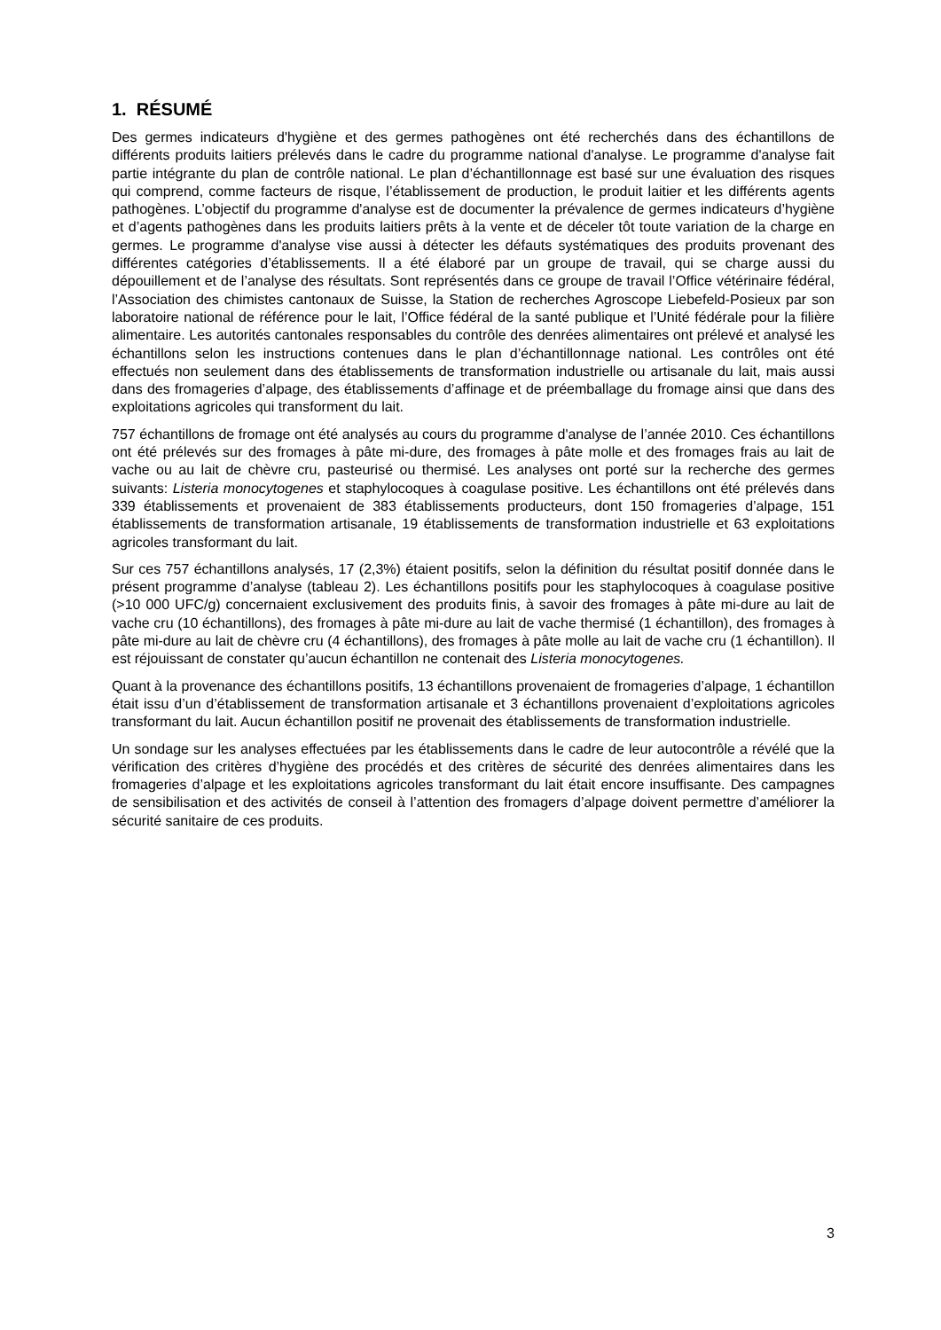1. RÉSUMÉ
Des germes indicateurs d'hygiène et des germes pathogènes ont été recherchés dans des échantillons de différents produits laitiers prélevés dans le cadre du programme national d'analyse. Le programme d'analyse fait partie intégrante du plan de contrôle national. Le plan d’échantillonnage est basé sur une évaluation des risques qui comprend, comme facteurs de risque, l’établissement de production, le produit laitier et les différents agents pathogènes. L’objectif du programme d'analyse est de documenter la prévalence de germes indicateurs d’hygiène et d’agents pathogènes dans les produits laitiers prêts à la vente et de déceler tôt toute variation de la charge en germes. Le programme d'analyse vise aussi à détecter les défauts systématiques des produits provenant des différentes catégories d’établissements. Il a été élaboré par un groupe de travail, qui se charge aussi du dépouillement et de l’analyse des résultats. Sont représentés dans ce groupe de travail l’Office vétérinaire fédéral, l’Association des chimistes cantonaux de Suisse, la Station de recherches Agroscope Liebefeld-Posieux par son laboratoire national de référence pour le lait, l’Office fédéral de la santé publique et l’Unité fédérale pour la filière alimentaire. Les autorités cantonales responsables du contrôle des denrées alimentaires ont prélevé et analysé les échantillons selon les instructions contenues dans le plan d’échantillonnage national. Les contrôles ont été effectués non seulement dans des établissements de transformation industrielle ou artisanale du lait, mais aussi dans des fromageries d’alpage, des établissements d’affinage et de préemballage du fromage ainsi que dans des exploitations agricoles qui transforment du lait.
757 échantillons de fromage ont été analysés au cours du programme d'analyse de l’année 2010. Ces échantillons ont été prélevés sur des fromages à pâte mi-dure, des fromages à pâte molle et des fromages frais au lait de vache ou au lait de chèvre cru, pasteurisé ou thermisé. Les analyses ont porté sur la recherche des germes suivants: Listeria monocytogenes et staphylocoques à coagulase positive. Les échantillons ont été prélevés dans 339 établissements et provenaient de 383 établissements producteurs, dont 150 fromageries d’alpage, 151 établissements de transformation artisanale, 19 établissements de transformation industrielle et 63 exploitations agricoles transformant du lait.
Sur ces 757 échantillons analysés, 17 (2,3%) étaient positifs, selon la définition du résultat positif donnée dans le présent programme d’analyse (tableau 2). Les échantillons positifs pour les staphylocoques à coagulase positive (>10 000 UFC/g) concernaient exclusivement des produits finis, à savoir des fromages à pâte mi-dure au lait de vache cru (10 échantillons), des fromages à pâte mi-dure au lait de vache thermisé (1 échantillon), des fromages à pâte mi-dure au lait de chèvre cru (4 échantillons), des fromages à pâte molle au lait de vache cru (1 échantillon). Il est réjouissant de constater qu’aucun échantillon ne contenait des Listeria monocytogenes.
Quant à la provenance des échantillons positifs, 13 échantillons provenaient de fromageries d’alpage, 1 échantillon était issu d’un d’établissement de transformation artisanale et 3 échantillons provenaient d’exploitations agricoles transformant du lait. Aucun échantillon positif ne provenait des établissements de transformation industrielle.
Un sondage sur les analyses effectuées par les établissements dans le cadre de leur autocontrôle a révélé que la vérification des critères d’hygiène des procédés et des critères de sécurité des denrées alimentaires dans les fromageries d’alpage et les exploitations agricoles transformant du lait était encore insuffisante. Des campagnes de sensibilisation et des activités de conseil à l’attention des fromagers d’alpage doivent permettre d’améliorer la sécurité sanitaire de ces produits.
3